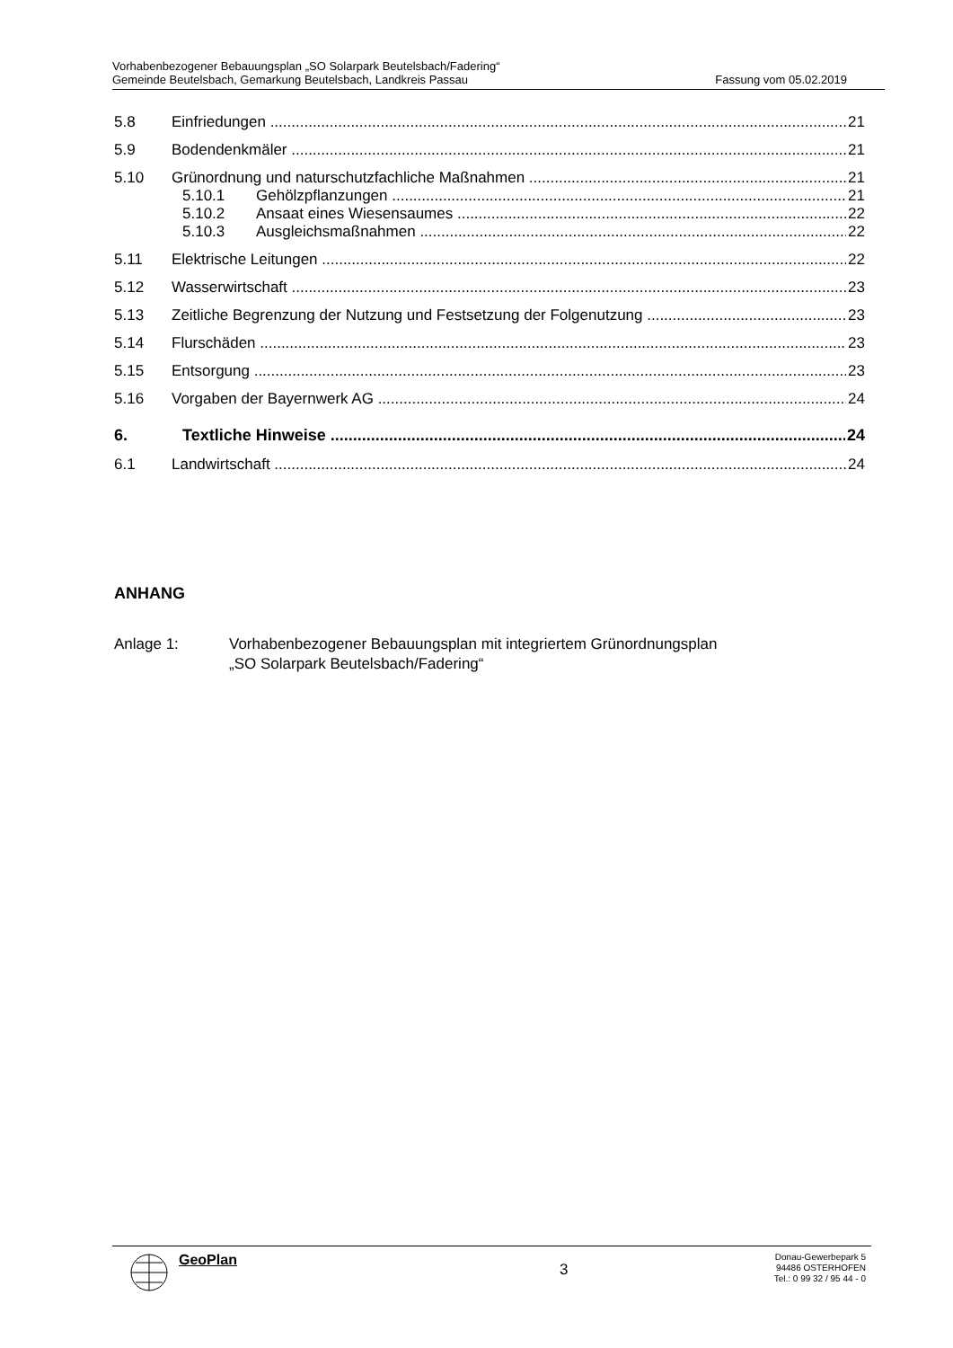Vorhabenbezogener Bebauungsplan „SO Solarpark Beutelsbach/Fadering“
Gemeinde Beutelsbach, Gemarkung Beutelsbach, Landkreis Passau Fassung vom 05.02.2019
5.8 Einfriedungen 21
5.9 Bodendenkmäler 21
5.10 Grünordnung und naturschutzfachliche Maßnahmen 21
5.10.1 Gehölzpflanzungen 21
5.10.2 Ansaat eines Wiesensaumes 22
5.10.3 Ausgleichsmaßnahmen 22
5.11 Elektrische Leitungen 22
5.12 Wasserwirtschaft 23
5.13 Zeitliche Begrenzung der Nutzung und Festsetzung der Folgenutzung 23
5.14 Flurschäden 23
5.15 Entsorgung 23
5.16 Vorgaben der Bayernwerk AG 24
6. Textliche Hinweise 24
6.1 Landwirtschaft 24
ANHANG
Anlage 1: Vorhabenbezogener Bebauungsplan mit integriertem Grünordnungsplan
„SO Solarpark Beutelsbach/Fadering“
GeoPlan
3
Donau-Gewerbepark 5
94486 OSTERHOFEN
Tel.: 0 99 32 / 95 44 - 0